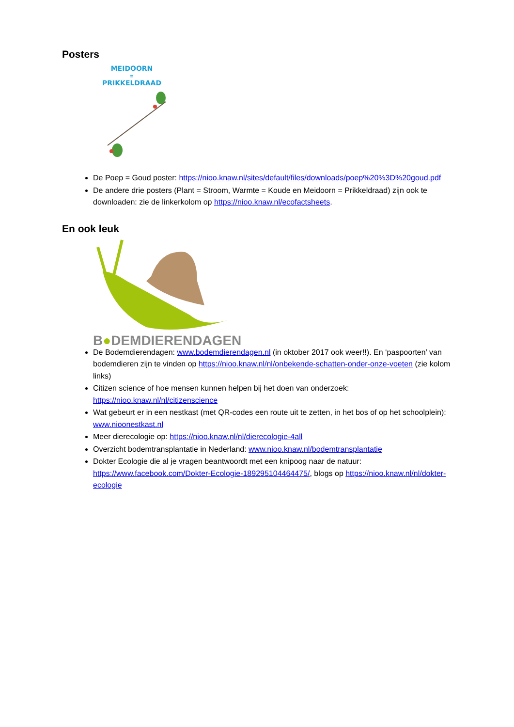Posters
MEIDOORN
=
PRIKKELDRAAD
De Poep = Goud poster: https://nioo.knaw.nl/sites/default/files/downloads/poep%20%3D%20goud.pdf
De andere drie posters (Plant = Stroom, Warmte = Koude en Meidoorn = Prikkeldraad) zijn ook te downloaden: zie de linkerkolom op https://nioo.knaw.nl/ecofactsheets.
En ook leuk
B●DEMDIERENDAGEN
De Bodemdierendagen: www.bodemdierendagen.nl (in oktober 2017 ook weer!!). En ‘paspoorten’ van bodemdieren zijn te vinden op https://nioo.knaw.nl/nl/onbekende-schatten-onder-onze-voeten (zie kolom links)
Citizen science of hoe mensen kunnen helpen bij het doen van onderzoek: https://nioo.knaw.nl/nl/citizenscience
Wat gebeurt er in een nestkast (met QR-codes een route uit te zetten, in het bos of op het schoolplein): www.nioonestkast.nl
Meer dierecologie op: https://nioo.knaw.nl/nl/dierecologie-4all
Overzicht bodemtransplantatie in Nederland: www.nioo.knaw.nl/bodemtransplantatie
Dokter Ecologie die al je vragen beantwoordt met een knipoog naar de natuur: https://www.facebook.com/Dokter-Ecologie-189295104464475/, blogs op https://nioo.knaw.nl/nl/dokter-ecologie